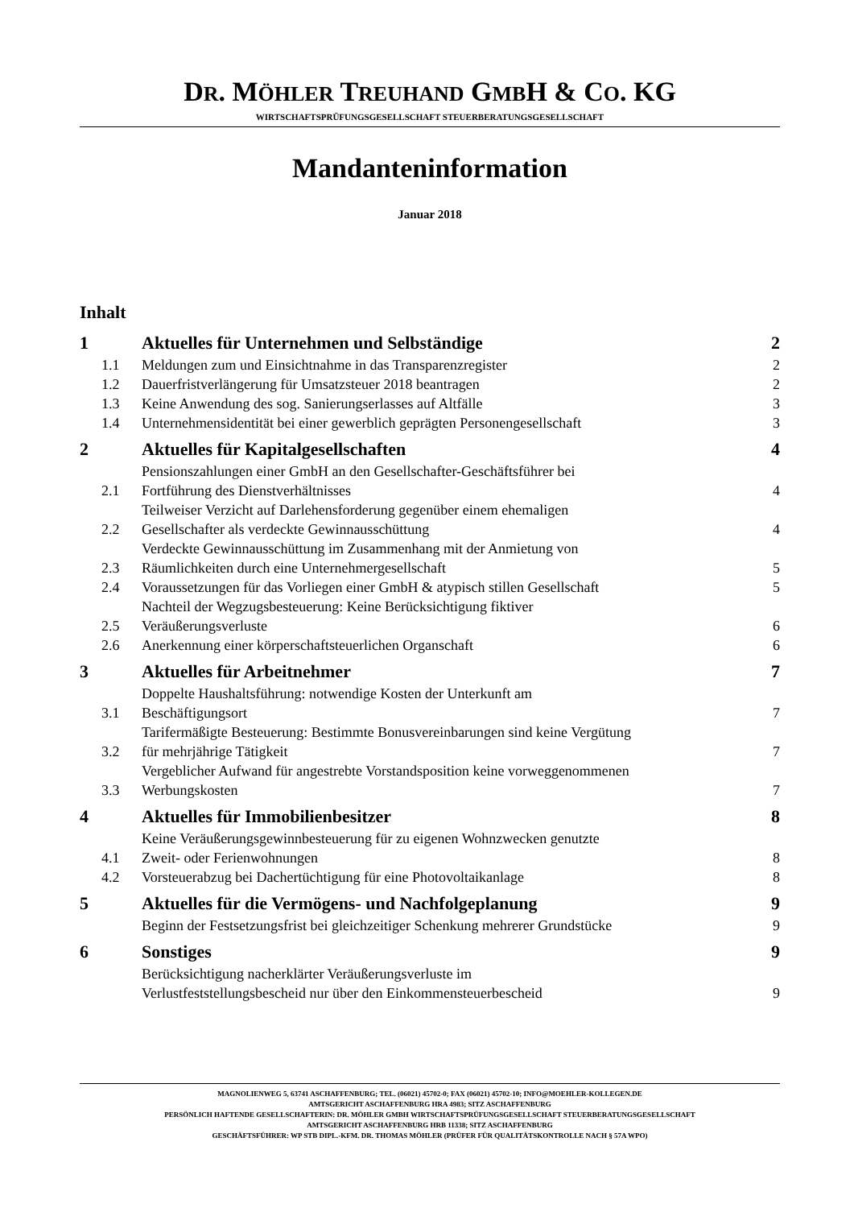DR. MÖHLER TREUHAND GMBH & CO. KG
WIRTSCHAFTSPRÜFUNGSGESELLSCHAFT STEUERBERATUNGSGESELLSCHAFT
Mandanteninformation
Januar 2018
Inhalt
| 1 | Aktuelles für Unternehmen und Selbständige | 2 |
| 1.1 | Meldungen zum und Einsichtnahme in das Transparenzregister | 2 |
| 1.2 | Dauerfristverlängerung für Umsatzsteuer 2018 beantragen | 2 |
| 1.3 | Keine Anwendung des sog. Sanierungserlasses auf Altfälle | 3 |
| 1.4 | Unternehmensidentität bei einer gewerblich geprägten Personengesellschaft | 3 |
| 2 | Aktuelles für Kapitalgesellschaften | 4 |
| 2.1 | Pensionszahlungen einer GmbH an den Gesellschafter-Geschäftsführer bei Fortführung des Dienstverhältnisses | 4 |
| 2.2 | Teilweiser Verzicht auf Darlehensforderung gegenüber einem ehemaligen Gesellschafter als verdeckte Gewinnausschüttung | 4 |
| 2.3 | Verdeckte Gewinnausschüttung im Zusammenhang mit der Anmietung von Räumlichkeiten durch eine Unternehmergesellschaft | 5 |
| 2.4 | Voraussetzungen für das Vorliegen einer GmbH & atypisch stillen Gesellschaft | 5 |
| 2.5 | Nachteil der Wegzugsbesteuerung: Keine Berücksichtigung fiktiver Veräußerungsverluste | 6 |
| 2.6 | Anerkennung einer körperschaftsteuerlichen Organschaft | 6 |
| 3 | Aktuelles für Arbeitnehmer | 7 |
| 3.1 | Doppelte Haushaltsführung: notwendige Kosten der Unterkunft am Beschäftigungsort | 7 |
| 3.2 | Tarifermäßigte Besteuerung: Bestimmte Bonusvereinbarungen sind keine Vergütung für mehrjährige Tätigkeit | 7 |
| 3.3 | Vergeblicher Aufwand für angestrebte Vorstandsposition keine vorweggenommenen Werbungskosten | 7 |
| 4 | Aktuelles für Immobilienbesitzer | 8 |
| 4.1 | Keine Veräußerungsgewinnbesteuerung für zu eigenen Wohnzwecken genutzte Zweit- oder Ferienwohnungen | 8 |
| 4.2 | Vorsteuerabzug bei Dachertüchtigung für eine Photovoltaikanlage | 8 |
| 5 | Aktuelles für die Vermögens- und Nachfolgeplanung | 9 |
| | Beginn der Festsetzungsfrist bei gleichzeitiger Schenkung mehrerer Grundstücke | 9 |
| 6 | Sonstiges | 9 |
| | Berücksichtigung nacherklärter Veräußerungsverluste im Verlustfeststellungsbescheid nur über den Einkommensteuerbescheid | 9 |
MAGNOLIENWEG 5, 63741 ASCHAFFENBURG; TEL. (06021) 45702-0; FAX (06021) 45702-10; INFO@MOEHLER-KOLLEGEN.DE
AMTSGERICHT ASCHAFFENBURG HRA 4983; SITZ ASCHAFFENBURG
PERSÖNLICH HAFTENDE GESELLSCHAFTERIN: DR. MÖHLER GMBH WIRTSCHAFTSPRÜFUNGSGESELLSCHAFT STEUERBERATUNGSGESELLSCHAFT
AMTSGERICHT ASCHAFFENBURG HRB 11338; SITZ ASCHAFFENBURG
GESCHÄFTSFÜHRER: WP STB DIPL.-KFM. DR. THOMAS MÖHLER (PRÜFER FÜR QUALITÄTSKONTROLLE NACH § 57A WPO)